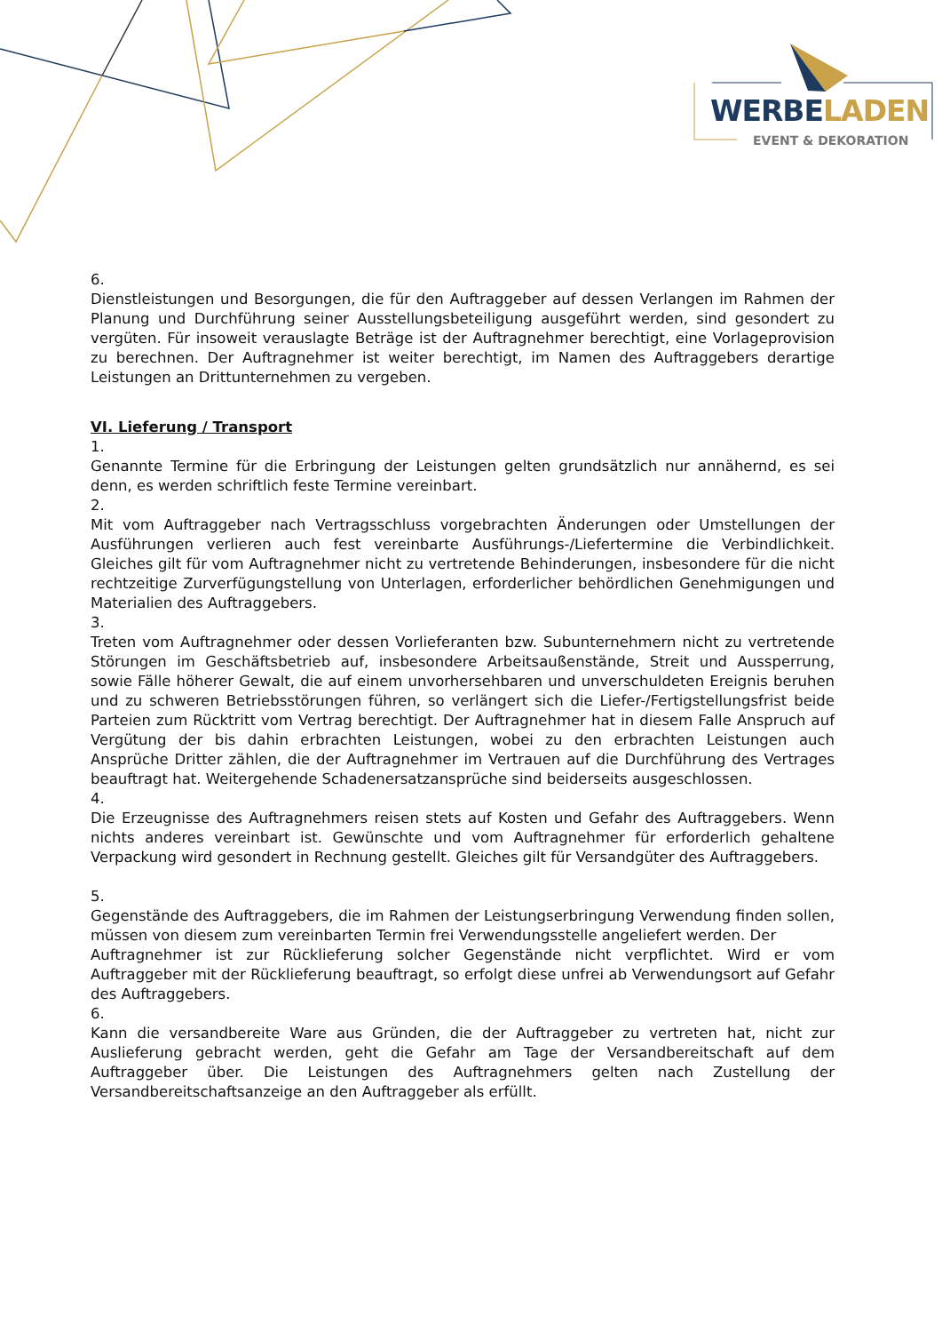WERBELADEN
EVENT & DEKORATION
6.
Dienstleistungen und Besorgungen, die für den Auftraggeber auf dessen Verlangen im Rahmen der Planung und Durchführung seiner Ausstellungsbeteiligung ausgeführt werden, sind gesondert zu vergüten. Für insoweit verauslagte Beträge ist der Auftragnehmer berechtigt, eine Vorlageprovision zu berechnen. Der Auftragnehmer ist weiter berechtigt, im Namen des Auftraggebers derartige Leistungen an Drittunternehmen zu vergeben.
VI. Lieferung / Transport
1.
Genannte Termine für die Erbringung der Leistungen gelten grundsätzlich nur annähernd, es sei denn, es werden schriftlich feste Termine vereinbart.
2.
Mit vom Auftraggeber nach Vertragsschluss vorgebrachten Änderungen oder Umstellungen der Ausführungen verlieren auch fest vereinbarte Ausführungs-/Liefertermine die Verbindlichkeit. Gleiches gilt für vom Auftragnehmer nicht zu vertretende Behinderungen, insbesondere für die nicht rechtzeitige Zurverfügungstellung von Unterlagen, erforderlicher behördlichen Genehmigungen und Materialien des Auftraggebers.
3.
Treten vom Auftragnehmer oder dessen Vorlieferanten bzw. Subunternehmern nicht zu vertretende Störungen im Geschäftsbetrieb auf, insbesondere Arbeitsaußenstände, Streit und Aussperrung, sowie Fälle höherer Gewalt, die auf einem unvorhersehbaren und unverschuldeten Ereignis beruhen und zu schweren Betriebsstörungen führen, so verlängert sich die Liefer-/Fertigstellungsfrist beide Parteien zum Rücktritt vom Vertrag berechtigt. Der Auftragnehmer hat in diesem Falle Anspruch auf Vergütung der bis dahin erbrachten Leistungen, wobei zu den erbrachten Leistungen auch Ansprüche Dritter zählen, die der Auftragnehmer im Vertrauen auf die Durchführung des Vertrages beauftragt hat. Weitergehende Schadenersatzansprüche sind beiderseits ausgeschlossen.
4.
Die Erzeugnisse des Auftragnehmers reisen stets auf Kosten und Gefahr des Auftraggebers. Wenn nichts anderes vereinbart ist. Gewünschte und vom Auftragnehmer für erforderlich gehaltene Verpackung wird gesondert in Rechnung gestellt. Gleiches gilt für Versandgüter des Auftraggebers.
5.
Gegenstände des Auftraggebers, die im Rahmen der Leistungserbringung Verwendung finden sollen, müssen von diesem zum vereinbarten Termin frei Verwendungsstelle angeliefert werden. Der
Auftragnehmer ist zur Rücklieferung solcher Gegenstände nicht verpflichtet. Wird er vom Auftraggeber mit der Rücklieferung beauftragt, so erfolgt diese unfrei ab Verwendungsort auf Gefahr des Auftraggebers.
6.
Kann die versandbereite Ware aus Gründen, die der Auftraggeber zu vertreten hat, nicht zur Auslieferung gebracht werden, geht die Gefahr am Tage der Versandbereitschaft auf dem Auftraggeber über. Die Leistungen des Auftragnehmers gelten nach Zustellung der Versandbereitschaftsanzeige an den Auftraggeber als erfüllt.